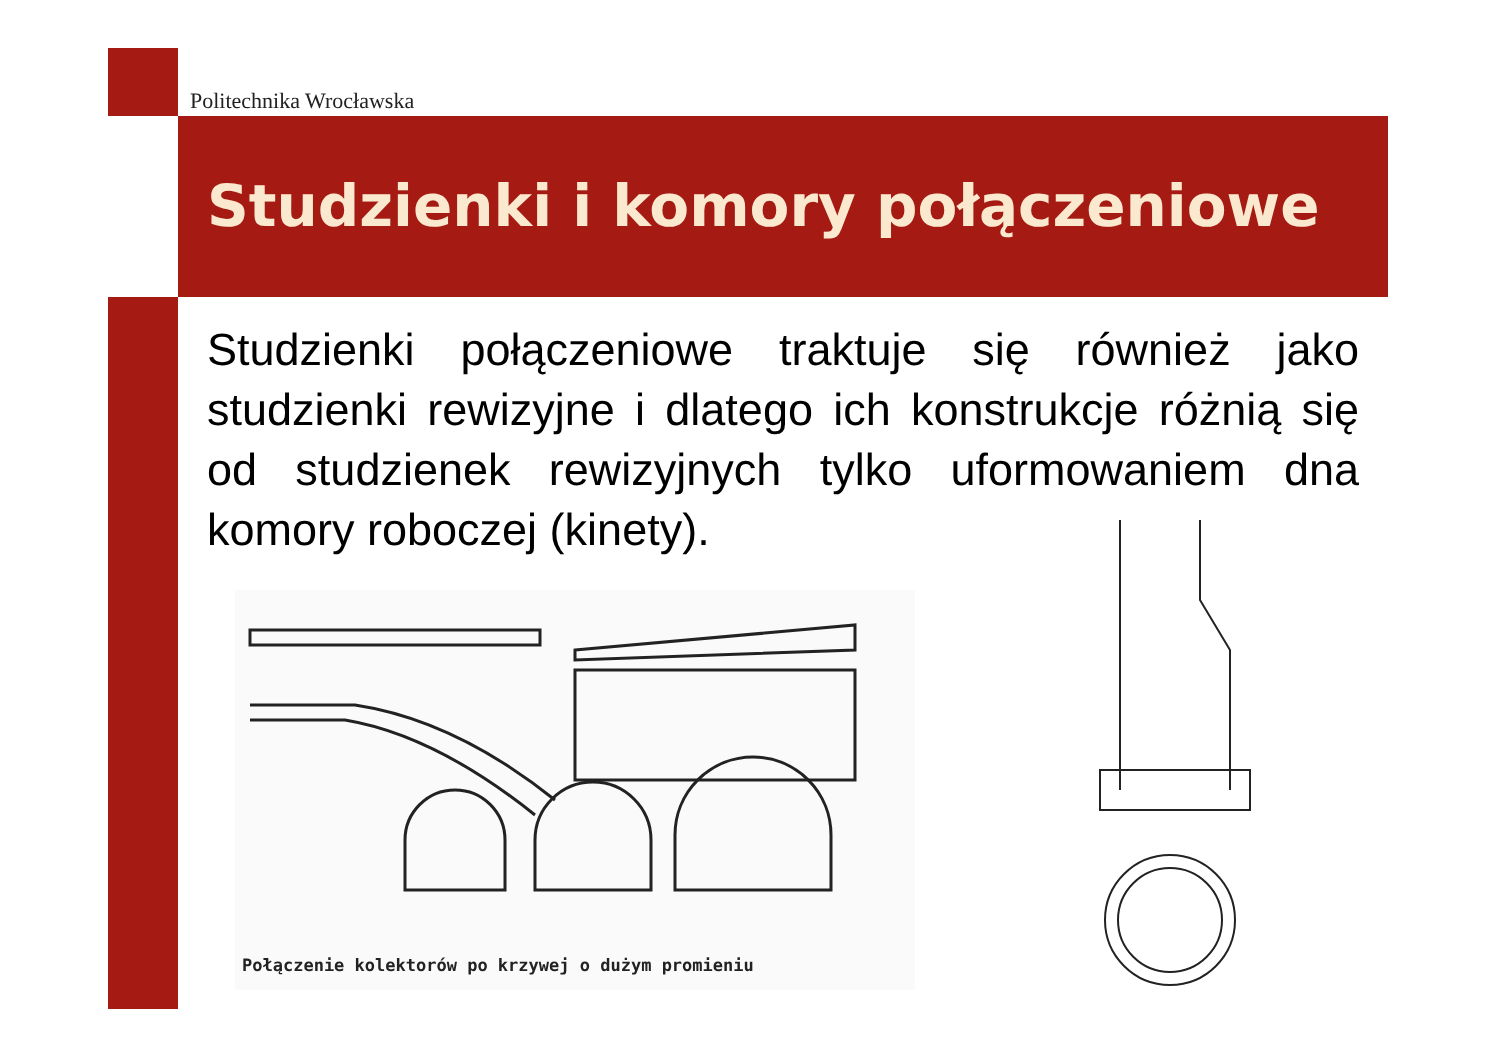Politechnika Wrocławska
Studzienki i komory połączeniowe
Studzienki połączeniowe traktuje się również jako studzienki rewizyjne i dlatego ich konstrukcje różnią się od studzienek rewizyjnych tylko uformowaniem dna komory roboczej (kinety).
Połączenie kolektorów po krzywej o dużym promieniu